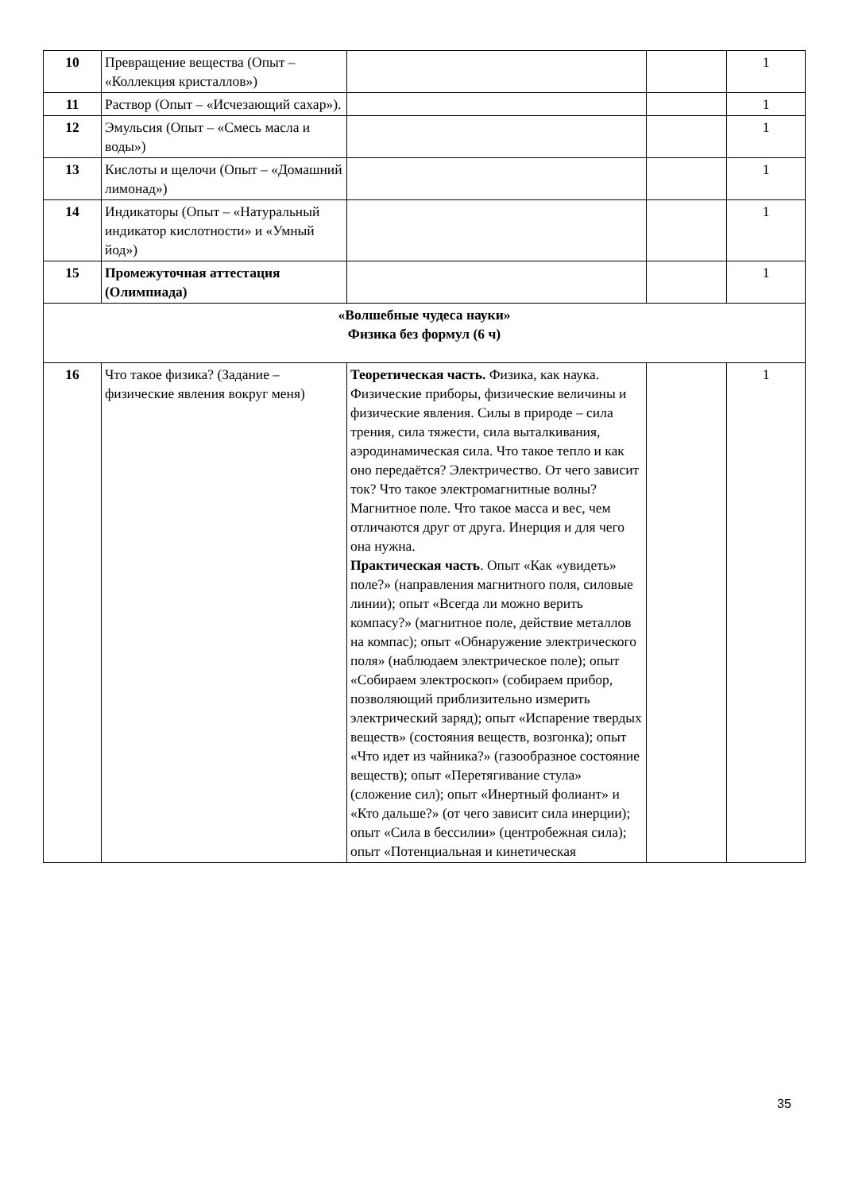| 10 | Превращение вещества (Опыт – «Коллекция кристаллов») | | | 1 |
| 11 | Раствор (Опыт – «Исчезающий сахар»). | | | 1 |
| 12 | Эмульсия (Опыт – «Смесь масла и воды») | | | 1 |
| 13 | Кислоты и щелочи (Опыт – «Домашний лимонад») | | | 1 |
| 14 | Индикаторы (Опыт – «Натуральный индикатор кислотности» и «Умный йод») | | | 1 |
| 15 | Промежуточная аттестация (Олимпиада) | | | 1 |
| «Волшебные чудеса науки» Физика без формул (6 ч) | | | | |
| 16 | Что такое физика? (Задание – физические явления вокруг меня) | Теоретическая часть. Физика, как наука. Физические приборы, физические величины и физические явления. Силы в природе – сила трения, сила тяжести, сила выталкивания, аэродинамическая сила. Что такое тепло и как оно передаётся? Электричество. От чего зависит ток? Что такое электромагнитные волны? Магнитное поле. Что такое масса и вес, чем отличаются друг от друга. Инерция и для чего она нужна. Практическая часть . Опыт «Как «увидеть» поле?» (направления магнитного поля, силовые линии); опыт «Всегда ли можно верить компасу?» (магнитное поле, действие металлов на компас); опыт «Обнаружение электрического поля» (наблюдаем электрическое поле); опыт «Собираем электроскоп» (собираем прибор, позволяющий приблизительно измерить электрический заряд); опыт «Испарение твердых веществ» (состояния веществ, возгонка); опыт «Что идет из чайника?» (газообразное состояние веществ); опыт «Перетягивание стула» (сложение сил); опыт «Инертный фолиант» и «Кто дальше?» (от чего зависит сила инерции); опыт «Сила в бессилии» (центробежная сила); опыт «Потенциальная и кинетическая | | 1 |
35